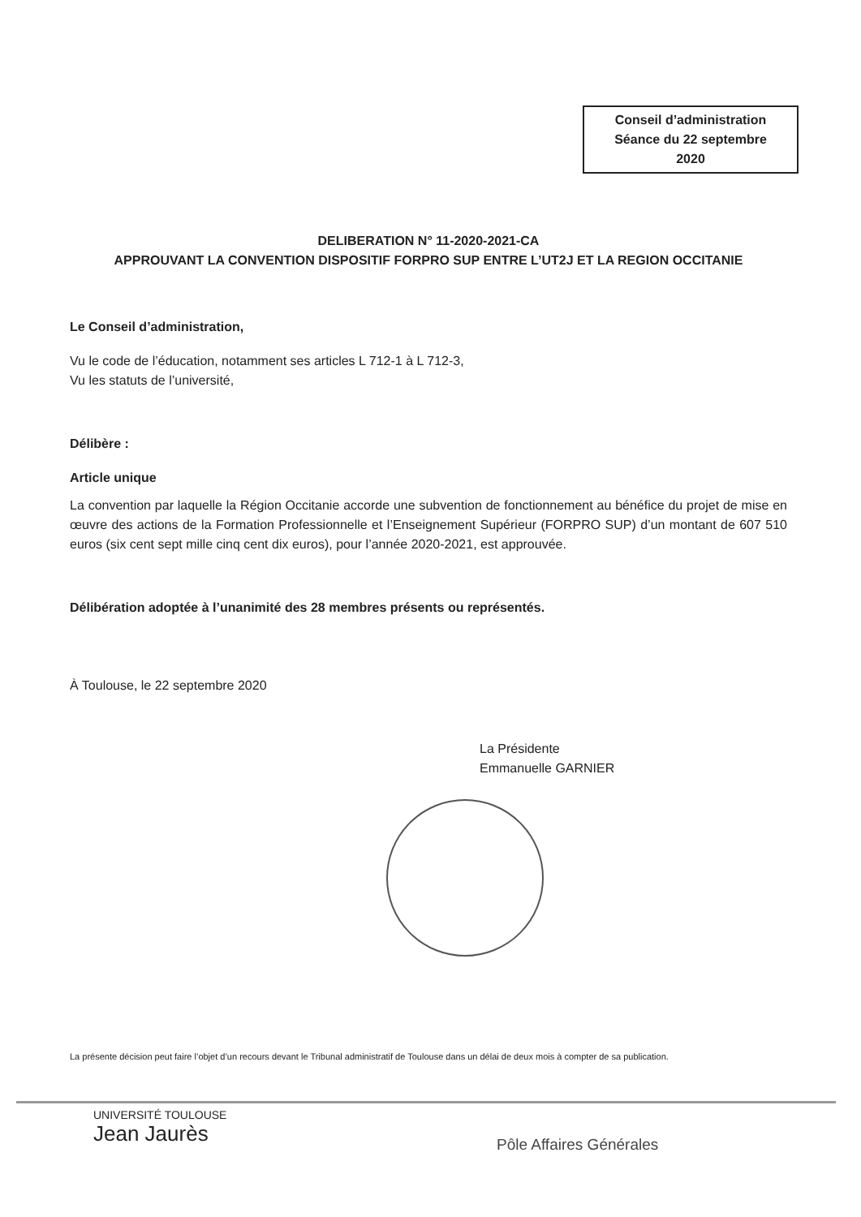Conseil d’administration
Séance du 22 septembre
2020
DELIBERATION N° 11-2020-2021-CA
APPROUVANT LA CONVENTION DISPOSITIF FORPRO SUP ENTRE L’UT2J ET LA REGION OCCITANIE
Le Conseil d’administration,
Vu le code de l’éducation, notamment ses articles L 712-1 à L 712-3,
Vu les statuts de l’université,
Délibère :
Article unique
La convention par laquelle la Région Occitanie accorde une subvention de fonctionnement au bénéfice du projet de mise en œuvre des actions de la Formation Professionnelle et l’Enseignement Supérieur (FORPRO SUP) d’un montant de 607 510 euros (six cent sept mille cinq cent dix euros), pour l’année 2020-2021, est approuvée.
Délibération adoptée à l’unanimité des 28 membres présents ou représentés.
À Toulouse, le 22 septembre 2020
La Présidente
Emmanuelle GARNIER
La présente décision peut faire l’objet d’un recours devant le Tribunal administratif de Toulouse dans un délai de deux mois à compter de sa publication.
UNIVERSITÉ TOULOUSE
Jean Jaurès
Pôle Affaires Générales